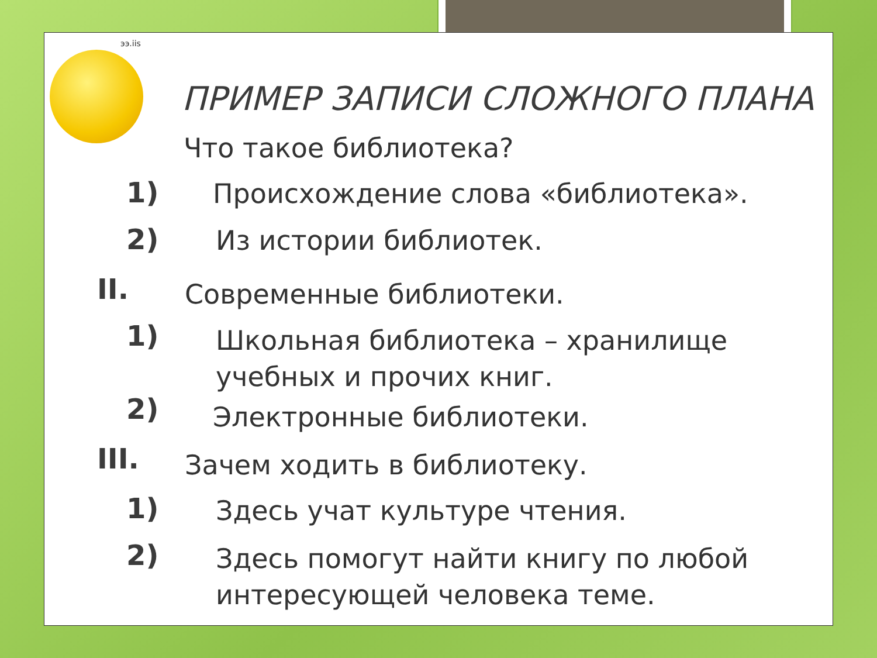ээ.iis
ПРИМЕР ЗАПИСИ СЛОЖНОГО ПЛАНА
Что такое библиотека?
1) Происхождение слова «библиотека».
2) Из истории библиотек.
II. Современные библиотеки.
1)
Школьная библиотека – хранилище
учебных и прочих книг.
2) Электронные библиотеки.
III. Зачем ходить в библиотеку.
1) Здесь учат культуре чтения.
2)
Здесь помогут найти книгу по любой
интересующей человека теме.